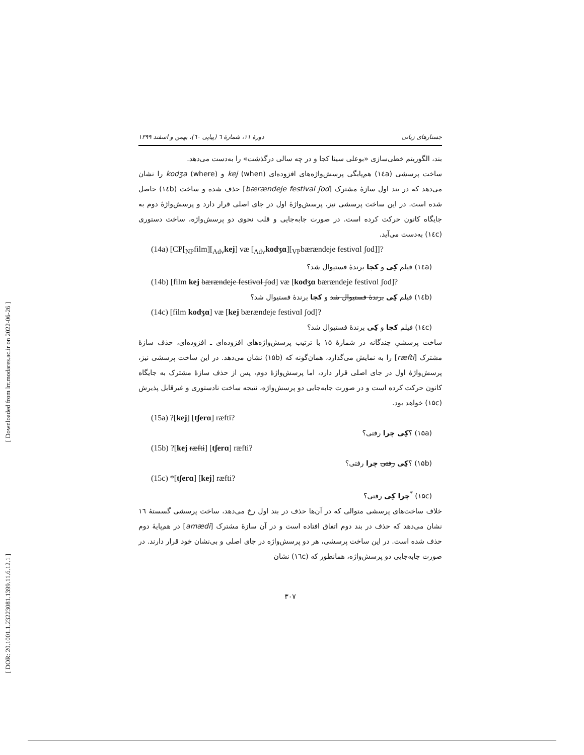[ Downloaded from lrr.modares.ac.ir on 2022-06-26 ]
[ DOR: 20.1001.1.23223081.1399.11.6.12.1 ]
جستارهای زبانی دورهٔ ۱۱، شمارهٔ ٦ (پیاپی ٦۰)، بهمن و اسفند ۱۳۹۹
بند، الگوریتم خطی‌سازی «بوعلی سینا کجا و در چه سالی درگذشت» را به‌دست می‌دهد.
ساخت پرسشی (۱٤a) هم‌پایگی پرسش‌واژه‌های افزوده‌ای kej (when) و kodʒa (where) را نشان می‌دهد که در بند اول سازهٔ مشترک [bærændeje festival ʃod] حذف شده و ساخت (۱٤b) حاصل شده است. در این ساخت پرسشی نیز، پرسش‌واژهٔ اول در جای اصلی قرار دارد و پرسش‌واژهٔ دوم به جایگاه کانون حرکت کرده است. در صورت جابه‌جایی و قلب نحوی دو پرسش‌واژه، ساخت دستوری (۱٤c) به‌دست می‌آید.
(14a) [CP[<sub>NP</sub>film][<sub>Adv</sub>kej] væ [<sub>Adv</sub>kodʒɑ][<sub>VP</sub>bærændeje festivɑl ʃod]]?
(۱٤a) فیلم کِی و کجا برندهٔ فستیوال شد؟
(14b) [film kej bærændeje festivɑl ʃod] væ [kodʒɑ bærændeje festivɑl ʃod]?
(۱٤b) فیلم کِی برندهٔ فستیوال شد و کجا برندهٔ فستیوال شد؟
(14c) [film kodʒɑ] væ [kej bærændeje festivɑl ʃod]?
(۱٤c) فیلم کجا و کِی برندهٔ فستیوال شد؟
ساخت پرسشیِ چندگانه در شمارهٔ ۱۵ با ترتیب پرسش‌واژه‌های افزوده‌ای ـ افزوده‌ای، حذف سازهٔ مشترک [ræfti] را به نمایش می‌گذارد، همان‌گونه که (۱۵b) نشان می‌دهد. در این ساخت پرسشی نیز، پرسش‌واژهٔ اول در جای اصلی قرار دارد، اما پرسش‌واژهٔ دوم، پس از حذف سازهٔ مشترک به جایگاه کانون حرکت کرده است و در صورت جابه‌جایی دو پرسش‌واژه، نتیجه ساخت نادستوری و غیرقابل پذیرش (۱۵c) خواهد بود.
(15a) ?[kej] [tʃerɑ] ræfti?
(۱۵a) ؟کِی چرا رفتی؟
(15b) ?[kej ræfti] [tʃerɑ] ræfti?
(۱۵b) ؟کِی رفتی چرا رفتی؟
(15c) *[tʃerɑ] [kej] ræfti?
(۱۵c) <sup>*</sup>چرا کِی رفتی؟
خلاف ساخت‌های پرسشی متوالی که در آن‌ها حذف در بند اول رخ می‌دهد، ساخت پرسشی گسستهٔ ۱٦ نشان می‌دهد که حذف در بند دوم اتفاق افتاده است و در آن سازهٔ مشترک [amædi] در هم‌پایهٔ دوم حذف شده است. در این ساخت پرسشی، هر دو پرسش‌واژه در جای اصلی و بی‌نشان خود قرار دارند. در صورت جابه‌جایی دو پرسش‌واژه، همانطور که (۱٦c) نشان
۳۰۷